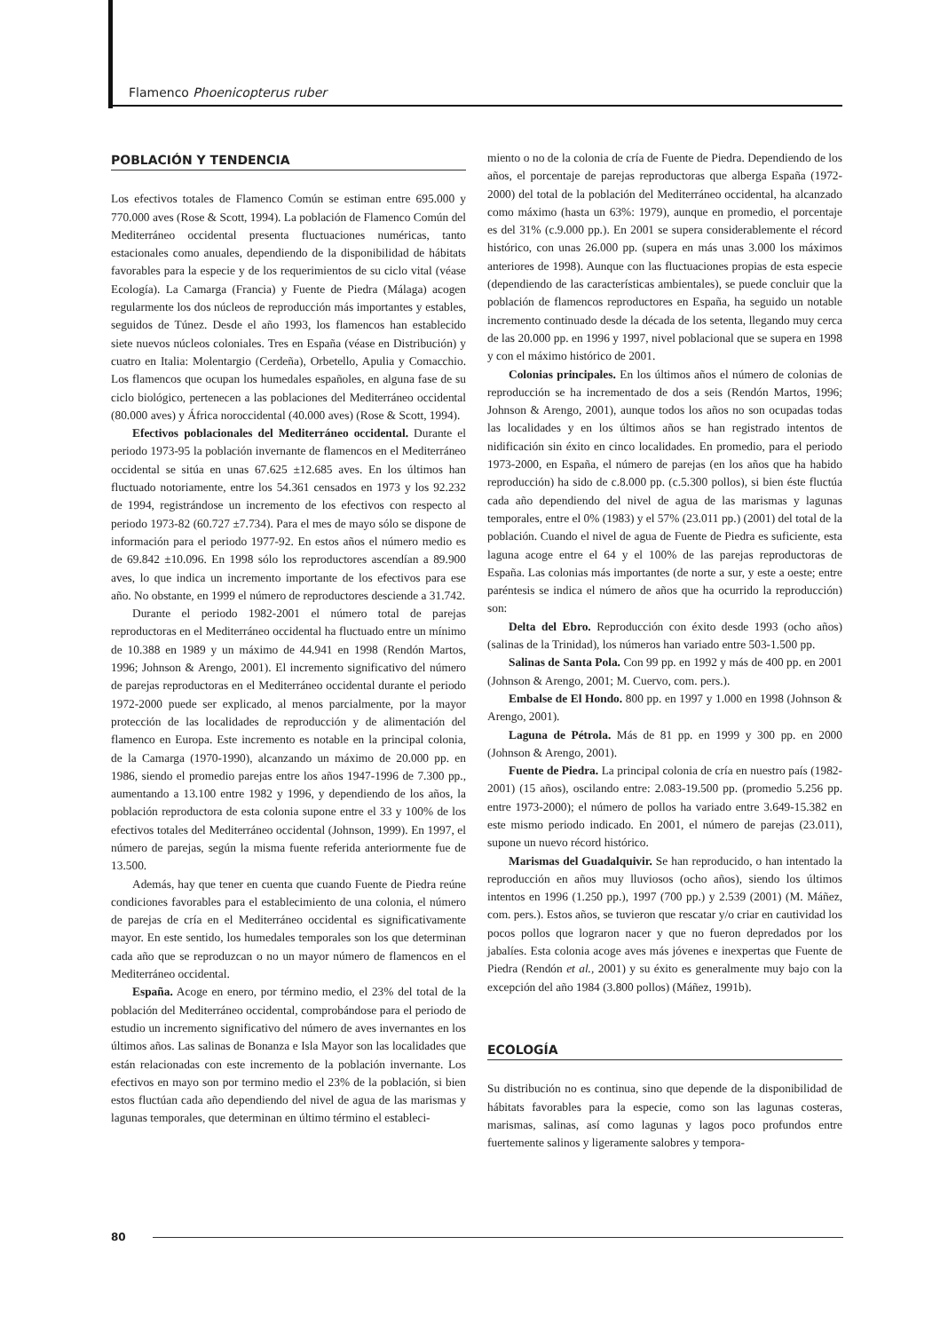Flamenco Phoenicopterus ruber
POBLACIÓN Y TENDENCIA
Los efectivos totales de Flamenco Común se estiman entre 695.000 y 770.000 aves (Rose & Scott, 1994). La población de Flamenco Común del Mediterráneo occidental presenta fluctuaciones numéricas, tanto estacionales como anuales, dependiendo de la disponibilidad de hábitats favorables para la especie y de los requerimientos de su ciclo vital (véase Ecología). La Camarga (Francia) y Fuente de Piedra (Málaga) acogen regularmente los dos núcleos de reproducción más importantes y estables, seguidos de Túnez. Desde el año 1993, los flamencos han establecido siete nuevos núcleos coloniales. Tres en España (véase en Distribución) y cuatro en Italia: Molentargio (Cerdeña), Orbetello, Apulia y Comacchio. Los flamencos que ocupan los humedales españoles, en alguna fase de su ciclo biológico, pertenecen a las poblaciones del Mediterráneo occidental (80.000 aves) y África noroccidental (40.000 aves) (Rose & Scott, 1994).
Efectivos poblacionales del Mediterráneo occidental. Durante el periodo 1973-95 la población invernante de flamencos en el Mediterráneo occidental se sitúa en unas 67.625 ±12.685 aves. En los últimos han fluctuado notoriamente, entre los 54.361 censados en 1973 y los 92.232 de 1994, registrándose un incremento de los efectivos con respecto al periodo 1973-82 (60.727 ±7.734). Para el mes de mayo sólo se dispone de información para el periodo 1977-92. En estos años el número medio es de 69.842 ±10.096. En 1998 sólo los reproductores ascendían a 89.900 aves, lo que indica un incremento importante de los efectivos para ese año. No obstante, en 1999 el número de reproductores desciende a 31.742.
Durante el periodo 1982-2001 el número total de parejas reproductoras en el Mediterráneo occidental ha fluctuado entre un mínimo de 10.388 en 1989 y un máximo de 44.941 en 1998 (Rendón Martos, 1996; Johnson & Arengo, 2001). El incremento significativo del número de parejas reproductoras en el Mediterráneo occidental durante el periodo 1972-2000 puede ser explicado, al menos parcialmente, por la mayor protección de las localidades de reproducción y de alimentación del flamenco en Europa. Este incremento es notable en la principal colonia, de la Camarga (1970-1990), alcanzando un máximo de 20.000 pp. en 1986, siendo el promedio parejas entre los años 1947-1996 de 7.300 pp., aumentando a 13.100 entre 1982 y 1996, y dependiendo de los años, la población reproductora de esta colonia supone entre el 33 y 100% de los efectivos totales del Mediterráneo occidental (Johnson, 1999). En 1997, el número de parejas, según la misma fuente referida anteriormente fue de 13.500.
Además, hay que tener en cuenta que cuando Fuente de Piedra reúne condiciones favorables para el establecimiento de una colonia, el número de parejas de cría en el Mediterráneo occidental es significativamente mayor. En este sentido, los humedales temporales son los que determinan cada año que se reproduzcan o no un mayor número de flamencos en el Mediterráneo occidental.
España. Acoge en enero, por término medio, el 23% del total de la población del Mediterráneo occidental, comprobándose para el periodo de estudio un incremento significativo del número de aves invernantes en los últimos años. Las salinas de Bonanza e Isla Mayor son las localidades que están relacionadas con este incremento de la población invernante. Los efectivos en mayo son por termino medio el 23% de la población, si bien estos fluctúan cada año dependiendo del nivel de agua de las marismas y lagunas temporales, que determinan en último término el estableci-
miento o no de la colonia de cría de Fuente de Piedra. Dependiendo de los años, el porcentaje de parejas reproductoras que alberga España (1972-2000) del total de la población del Mediterráneo occidental, ha alcanzado como máximo (hasta un 63%: 1979), aunque en promedio, el porcentaje es del 31% (c.9.000 pp.). En 2001 se supera considerablemente el récord histórico, con unas 26.000 pp. (supera en más unas 3.000 los máximos anteriores de 1998). Aunque con las fluctuaciones propias de esta especie (dependiendo de las características ambientales), se puede concluir que la población de flamencos reproductores en España, ha seguido un notable incremento continuado desde la década de los setenta, llegando muy cerca de las 20.000 pp. en 1996 y 1997, nivel poblacional que se supera en 1998 y con el máximo histórico de 2001.
Colonias principales. En los últimos años el número de colonias de reproducción se ha incrementado de dos a seis (Rendón Martos, 1996; Johnson & Arengo, 2001), aunque todos los años no son ocupadas todas las localidades y en los últimos años se han registrado intentos de nidificación sin éxito en cinco localidades. En promedio, para el periodo 1973-2000, en España, el número de parejas (en los años que ha habido reproducción) ha sido de c.8.000 pp. (c.5.300 pollos), si bien éste fluctúa cada año dependiendo del nivel de agua de las marismas y lagunas temporales, entre el 0% (1983) y el 57% (23.011 pp.) (2001) del total de la población. Cuando el nivel de agua de Fuente de Piedra es suficiente, esta laguna acoge entre el 64 y el 100% de las parejas reproductoras de España. Las colonias más importantes (de norte a sur, y este a oeste; entre paréntesis se indica el número de años que ha ocurrido la reproducción) son:
Delta del Ebro. Reproducción con éxito desde 1993 (ocho años) (salinas de la Trinidad), los números han variado entre 503-1.500 pp.
Salinas de Santa Pola. Con 99 pp. en 1992 y más de 400 pp. en 2001 (Johnson & Arengo, 2001; M. Cuervo, com. pers.).
Embalse de El Hondo. 800 pp. en 1997 y 1.000 en 1998 (Johnson & Arengo, 2001).
Laguna de Pétrola. Más de 81 pp. en 1999 y 300 pp. en 2000 (Johnson & Arengo, 2001).
Fuente de Piedra. La principal colonia de cría en nuestro país (1982-2001) (15 años), oscilando entre: 2.083-19.500 pp. (promedio 5.256 pp. entre 1973-2000); el número de pollos ha variado entre 3.649-15.382 en este mismo periodo indicado. En 2001, el número de parejas (23.011), supone un nuevo récord histórico.
Marismas del Guadalquivir. Se han reproducido, o han intentado la reproducción en años muy lluviosos (ocho años), siendo los últimos intentos en 1996 (1.250 pp.), 1997 (700 pp.) y 2.539 (2001) (M. Máñez, com. pers.). Estos años, se tuvieron que rescatar y/o criar en cautividad los pocos pollos que lograron nacer y que no fueron depredados por los jabalíes. Esta colonia acoge aves más jóvenes e inexpertas que Fuente de Piedra (Rendón et al., 2001) y su éxito es generalmente muy bajo con la excepción del año 1984 (3.800 pollos) (Máñez, 1991b).
ECOLOGÍA
Su distribución no es continua, sino que depende de la disponibilidad de hábitats favorables para la especie, como son las lagunas costeras, marismas, salinas, así como lagunas y lagos poco profundos entre fuertemente salinos y ligeramente salobres y tempora-
80